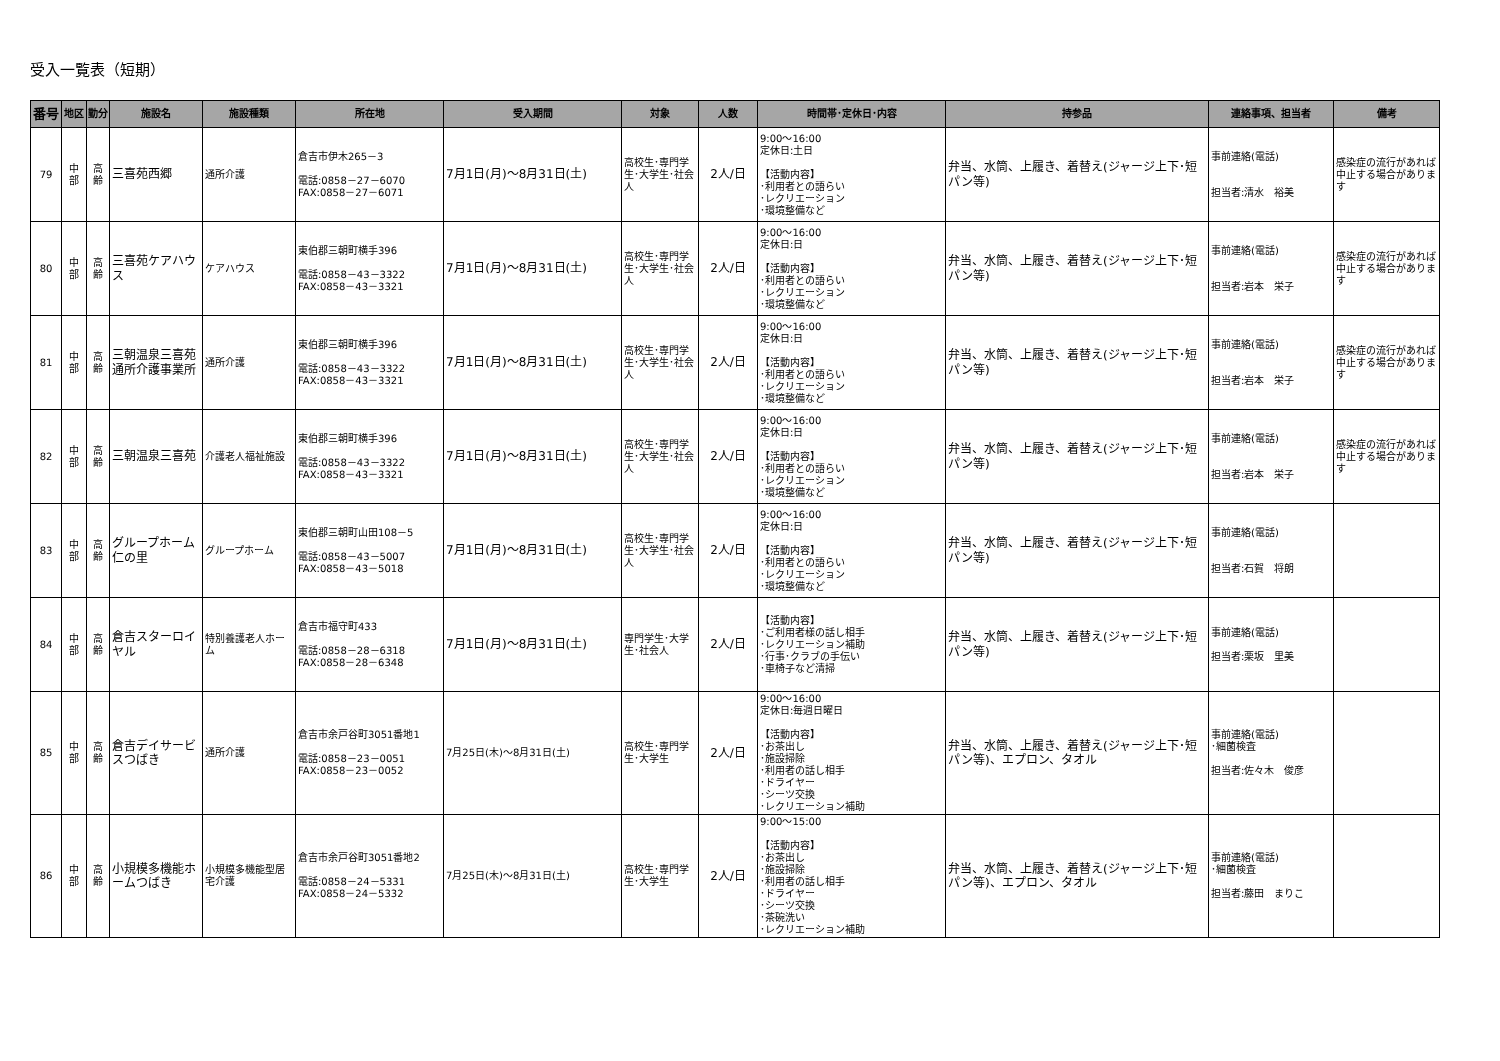受入一覧表（短期）
| 番号 | 地区 | 勤分 | 施設名 | 施設種類 | 所在地 | 受入期間 | 対象 | 人数 | 時間帯･定休日･内容 | 持参品 | 連絡事項、担当者 | 備考 |
| --- | --- | --- | --- | --- | --- | --- | --- | --- | --- | --- | --- | --- |
| 79 | 中 部 | 高 齢 | 三喜苑西郷 | 通所介護 | 倉吉市伊木265－3 電話:0858－27－6070 FAX:0858－27－6071 | 7月1日(月)～8月31日(土) | 高校生･専門学生･大学生･社会人 | 2人/日 | 9:00～16:00 定休日:土日 【活動内容】 ･利用者との語らい ･レクリエーション ･環境整備など | 弁当、水筒、上履き、着替え(ジャージ上下･短パン等) | 事前連絡(電話) 担当者:清水 裕美 | 感染症の流行があれば中止する場合があります |
| 80 | 中 部 | 高 齢 | 三喜苑ケアハウス | ケアハウス | 東伯郡三朝町横手396 電話:0858－43－3322 FAX:0858－43－3321 | 7月1日(月)～8月31日(土) | 高校生･専門学生･大学生･社会人 | 2人/日 | 9:00～16:00 定休日:日 【活動内容】 ･利用者との語らい ･レクリエーション ･環境整備など | 弁当、水筒、上履き、着替え(ジャージ上下･短パン等) | 事前連絡(電話) 担当者:岩本 栄子 | 感染症の流行があれば中止する場合があります |
| 81 | 中 部 | 高 齢 | 三朝温泉三喜苑通所介護事業所 | 通所介護 | 東伯郡三朝町横手396 電話:0858－43－3322 FAX:0858－43－3321 | 7月1日(月)～8月31日(土) | 高校生･専門学生･大学生･社会人 | 2人/日 | 9:00～16:00 定休日:日 【活動内容】 ･利用者との語らい ･レクリエーション ･環境整備など | 弁当、水筒、上履き、着替え(ジャージ上下･短パン等) | 事前連絡(電話) 担当者:岩本 栄子 | 感染症の流行があれば中止する場合があります |
| 82 | 中 部 | 高 齢 | 三朝温泉三喜苑 | 介護老人福祉施設 | 東伯郡三朝町横手396 電話:0858－43－3322 FAX:0858－43－3321 | 7月1日(月)～8月31日(土) | 高校生･専門学生･大学生･社会人 | 2人/日 | 9:00～16:00 定休日:日 【活動内容】 ･利用者との語らい ･レクリエーション ･環境整備など | 弁当、水筒、上履き、着替え(ジャージ上下･短パン等) | 事前連絡(電話) 担当者:岩本 栄子 | 感染症の流行があれば中止する場合があります |
| 83 | 中 部 | 高 齢 | グループホーム仁の里 | グループホーム | 東伯郡三朝町山田108－5 電話:0858－43－5007 FAX:0858－43－5018 | 7月1日(月)～8月31日(土) | 高校生･専門学生･大学生･社会人 | 2人/日 | 9:00～16:00 定休日:日 【活動内容】 ･利用者との語らい ･レクリエーション ･環境整備など | 弁当、水筒、上履き、着替え(ジャージ上下･短パン等) | 事前連絡(電話) 担当者:石賀 将朗 | |
| 84 | 中 部 | 高 齢 | 倉吉スターロイヤル | 特別養護老人ホーム | 倉吉市福守町433 電話:0858－28－6318 FAX:0858－28－6348 | 7月1日(月)～8月31日(土) | 専門学生･大学生･社会人 | 2人/日 | 【活動内容】 ･ご利用者様の話し相手 ･レクリエーション補助 ･行事･クラブの手伝い ･車椅子など清掃 | 弁当、水筒、上履き、着替え(ジャージ上下･短パン等) | 事前連絡(電話) 担当者:栗坂 里美 | |
| 85 | 中 部 | 高 齢 | 倉吉デイサービスつばき | 通所介護 | 倉吉市余戸谷町3051番地1 電話:0858－23－0051 FAX:0858－23－0052 | 7月25日(木)～8月31日(土) | 高校生･専門学生･大学生 | 2人/日 | 9:00～16:00 定休日:毎週日曜日 【活動内容】 ･お茶出し ･施設掃除 ･利用者の話し相手 ･ドライヤー ･シーツ交換 ･レクリエーション補助 | 弁当、水筒、上履き、着替え(ジャージ上下･短パン等)、エプロン、タオル | 事前連絡(電話) ･細菌検査 担当者:佐々木 俊彦 | |
| 86 | 中 部 | 高 齢 | 小規模多機能ホームつばき | 小規模多機能型居宅介護 | 倉吉市余戸谷町3051番地2 電話:0858－24－5331 FAX:0858－24－5332 | 7月25日(木)～8月31日(土) | 高校生･専門学生･大学生 | 2人/日 | 9:00～15:00 【活動内容】 ･お茶出し ･施設掃除 ･利用者の話し相手 ･ドライヤー ･シーツ交換 ･茶碗洗い ･レクリエーション補助 | 弁当、水筒、上履き、着替え(ジャージ上下･短パン等)、エプロン、タオル | 事前連絡(電話) ･細菌検査 担当者:藤田 まりこ | |